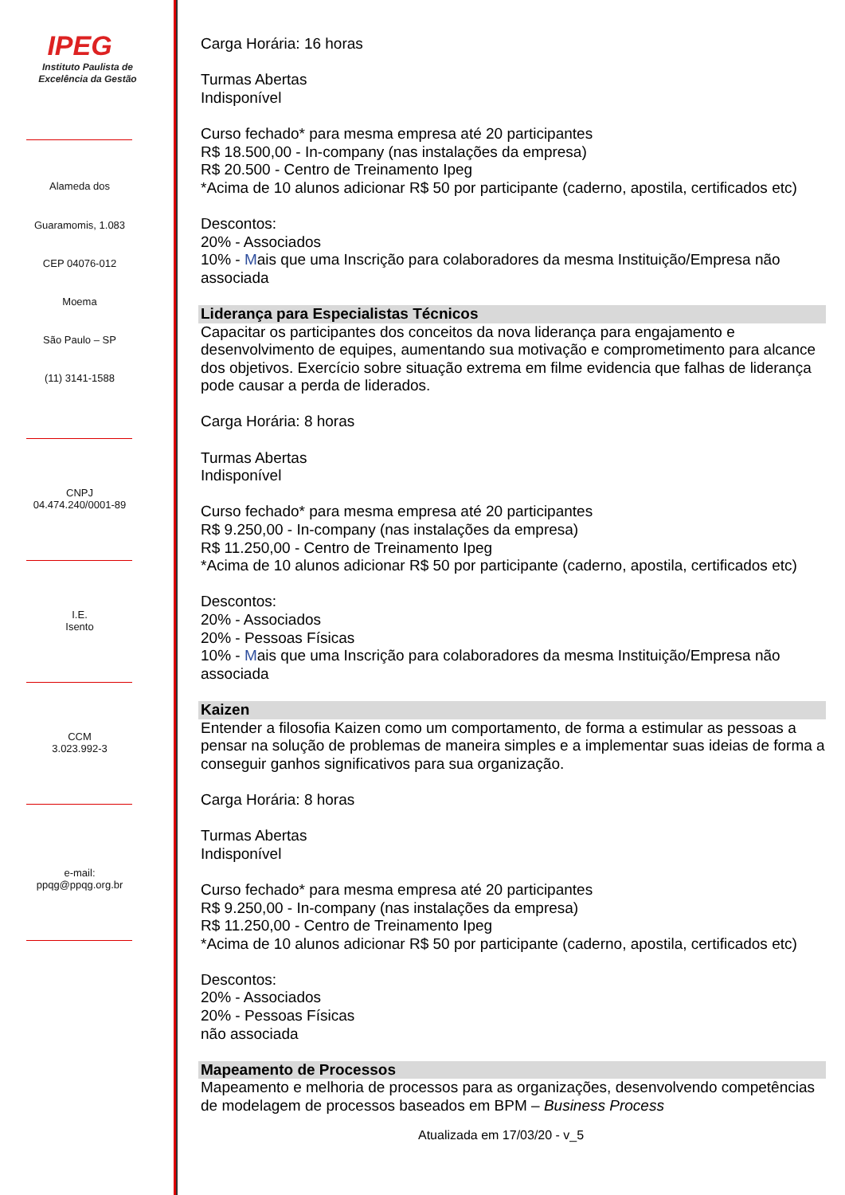IPEG
Instituto Paulista de
Excelência da Gestão
Alameda dos
Guaramomis, 1.083
CEP 04076-012
Moema
São Paulo – SP
(11) 3141-1588
CNPJ
04.474.240/0001-89
I.E.
Isento
CCM
3.023.992-3
e-mail:
ppqg@ppqg.org.br
Carga Horária: 16 horas
Turmas Abertas
Indisponível
Curso fechado* para mesma empresa até 20 participantes
R$ 18.500,00 - In-company (nas instalações da empresa)
R$ 20.500 - Centro de Treinamento Ipeg
*Acima de 10 alunos adicionar R$ 50 por participante (caderno, apostila, certificados etc)
Descontos:
20% - Associados
10% - Mais que uma Inscrição para colaboradores da mesma Instituição/Empresa não associada
Liderança para Especialistas Técnicos
Capacitar os participantes dos conceitos da nova liderança para engajamento e desenvolvimento de equipes, aumentando sua motivação e comprometimento para alcance dos objetivos. Exercício sobre situação extrema em filme evidencia que falhas de liderança pode causar a perda de liderados.
Carga Horária: 8 horas
Turmas Abertas
Indisponível
Curso fechado* para mesma empresa até 20 participantes
R$ 9.250,00 - In-company (nas instalações da empresa)
R$ 11.250,00 - Centro de Treinamento Ipeg
*Acima de 10 alunos adicionar R$ 50 por participante (caderno, apostila, certificados etc)
Descontos:
20% - Associados
20% - Pessoas Físicas
10% - Mais que uma Inscrição para colaboradores da mesma Instituição/Empresa não associada
Kaizen
Entender a filosofia Kaizen como um comportamento, de forma a estimular as pessoas a pensar na solução de problemas de maneira simples e a implementar suas ideias de forma a conseguir ganhos significativos para sua organização.
Carga Horária: 8 horas
Turmas Abertas
Indisponível
Curso fechado* para mesma empresa até 20 participantes
R$ 9.250,00 - In-company (nas instalações da empresa)
R$ 11.250,00 - Centro de Treinamento Ipeg
*Acima de 10 alunos adicionar R$ 50 por participante (caderno, apostila, certificados etc)
Descontos:
20% - Associados
20% - Pessoas Físicas
não associada
Mapeamento de Processos
Mapeamento e melhoria de processos para as organizações, desenvolvendo competências de modelagem de processos baseados em BPM – Business Process
Atualizada em 17/03/20 - v_5